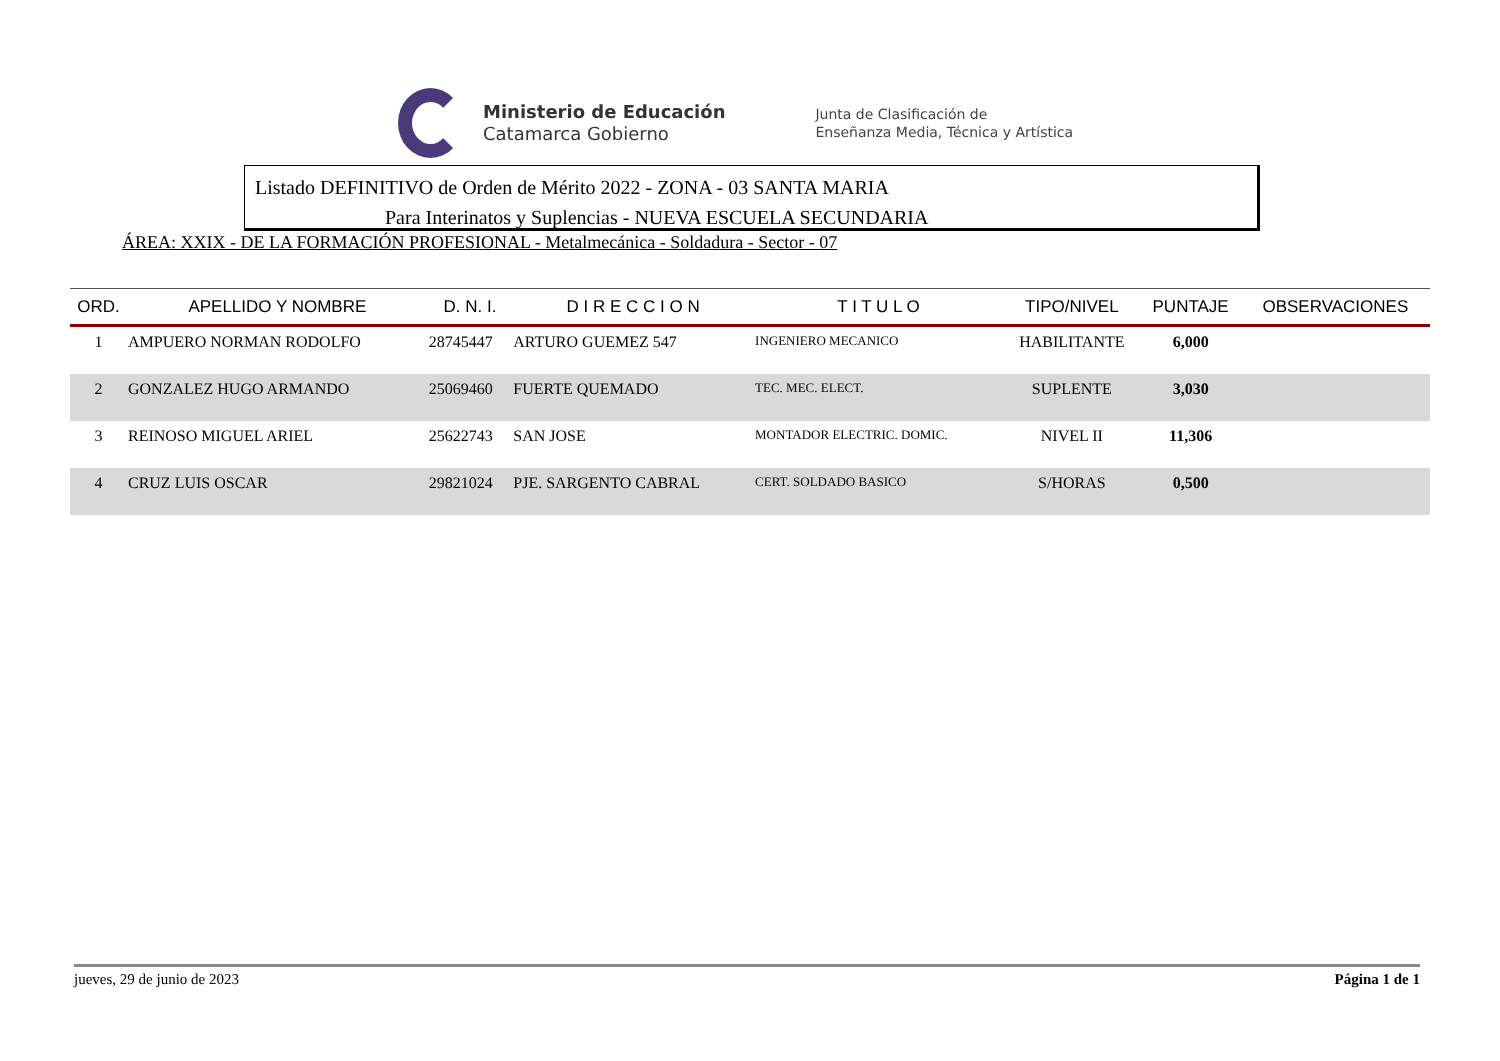Ministerio de Educación
Catamarca Gobierno
Junta de Clasificación de
Enseñanza Media, Técnica y Artística
Listado DEFINITIVO de Orden de Mérito 2022 - ZONA - 03 SANTA MARIA
Para Interinatos y Suplencias - NUEVA ESCUELA SECUNDARIA
ÁREA: XXIX - DE LA FORMACIÓN PROFESIONAL - Metalmecánica - Soldadura - Sector - 07
| ORD. | APELLIDO Y NOMBRE | D. N. I. | D I R E C C I O N | T I T U L O | TIPO/NIVEL | PUNTAJE | OBSERVACIONES |
| --- | --- | --- | --- | --- | --- | --- | --- |
| 1 | AMPUERO NORMAN RODOLFO | 28745447 | ARTURO GUEMEZ 547 | INGENIERO MECANICO | HABILITANTE | 6,000 | |
| 2 | GONZALEZ HUGO ARMANDO | 25069460 | FUERTE QUEMADO | TEC. MEC. ELECT. | SUPLENTE | 3,030 | |
| 3 | REINOSO MIGUEL ARIEL | 25622743 | SAN JOSE | MONTADOR ELECTRIC. DOMIC. | NIVEL II | 11,306 | |
| 4 | CRUZ LUIS OSCAR | 29821024 | PJE. SARGENTO CABRAL | CERT. SOLDADO BASICO | S/HORAS | 0,500 | |
jueves, 29 de junio de 2023 Página 1 de 1